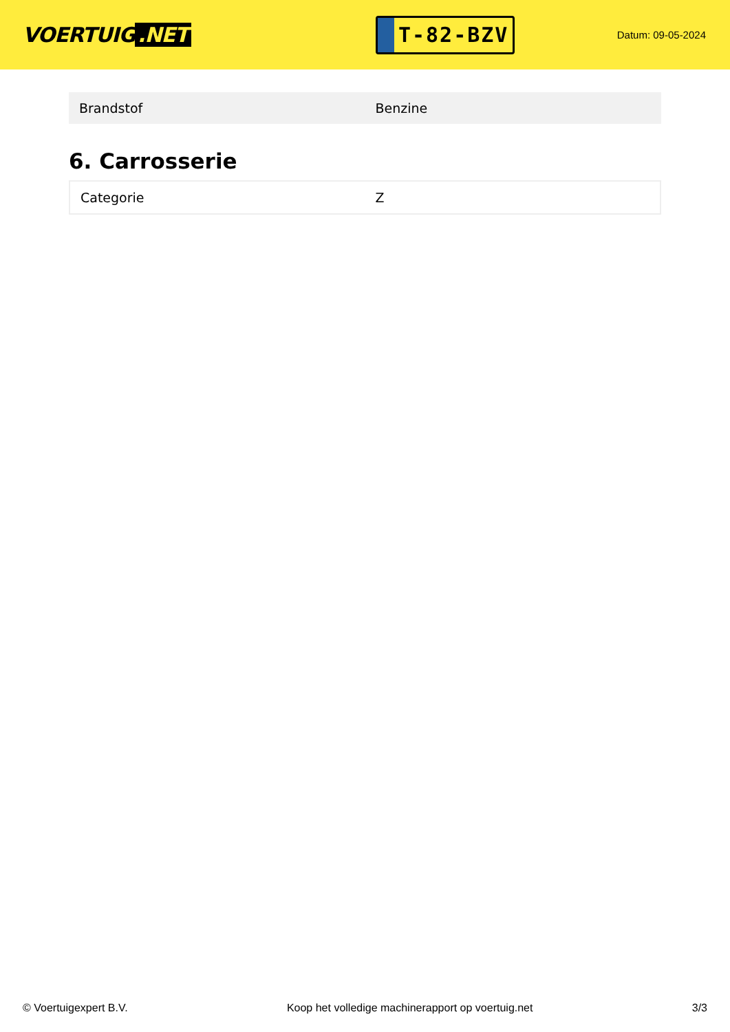VOERTUIG.NET
T-82-BZV
Datum: 09-05-2024
| Brandstof | Benzine |
6. Carrosserie
| Categorie | Z |
© Voertuigexpert B.V. Koop het volledige machinerapport op voertuig.net 3/3